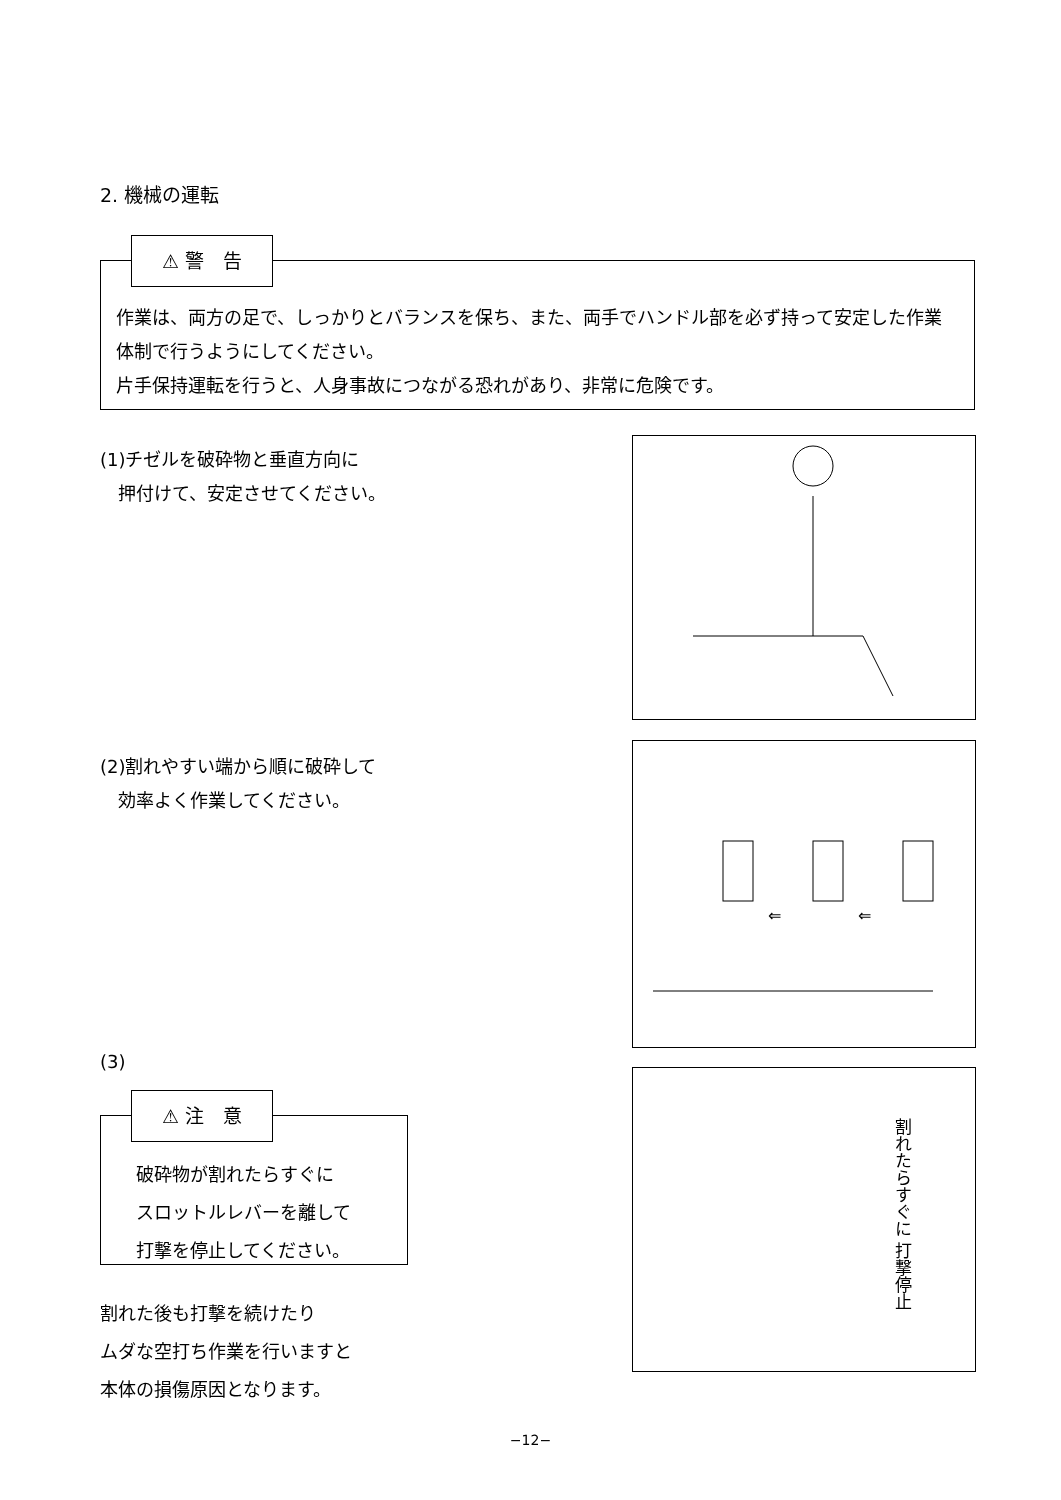2. 機械の運転
⚠ 警　告
作業は、両方の足で、しっかりとバランスを保ち、また、両手でハンドル部を必ず持って安定した作業体制で行うようにしてください。
片手保持運転を行うと、人身事故につながる恐れがあり、非常に危険です。
(1)チゼルを破砕物と垂直方向に
　押付けて、安定させてください。
(2)割れやすい端から順に破砕して
　効率よく作業してください。
⇐
⇐
(3)
⚠ 注　意
破砕物が割れたらすぐに
スロットルレバーを離して
打撃を停止してください。
割れた後も打撃を続けたり
ムダな空打ち作業を行いますと
本体の損傷原因となります。
割れたらすぐに 打撃停止
−12−